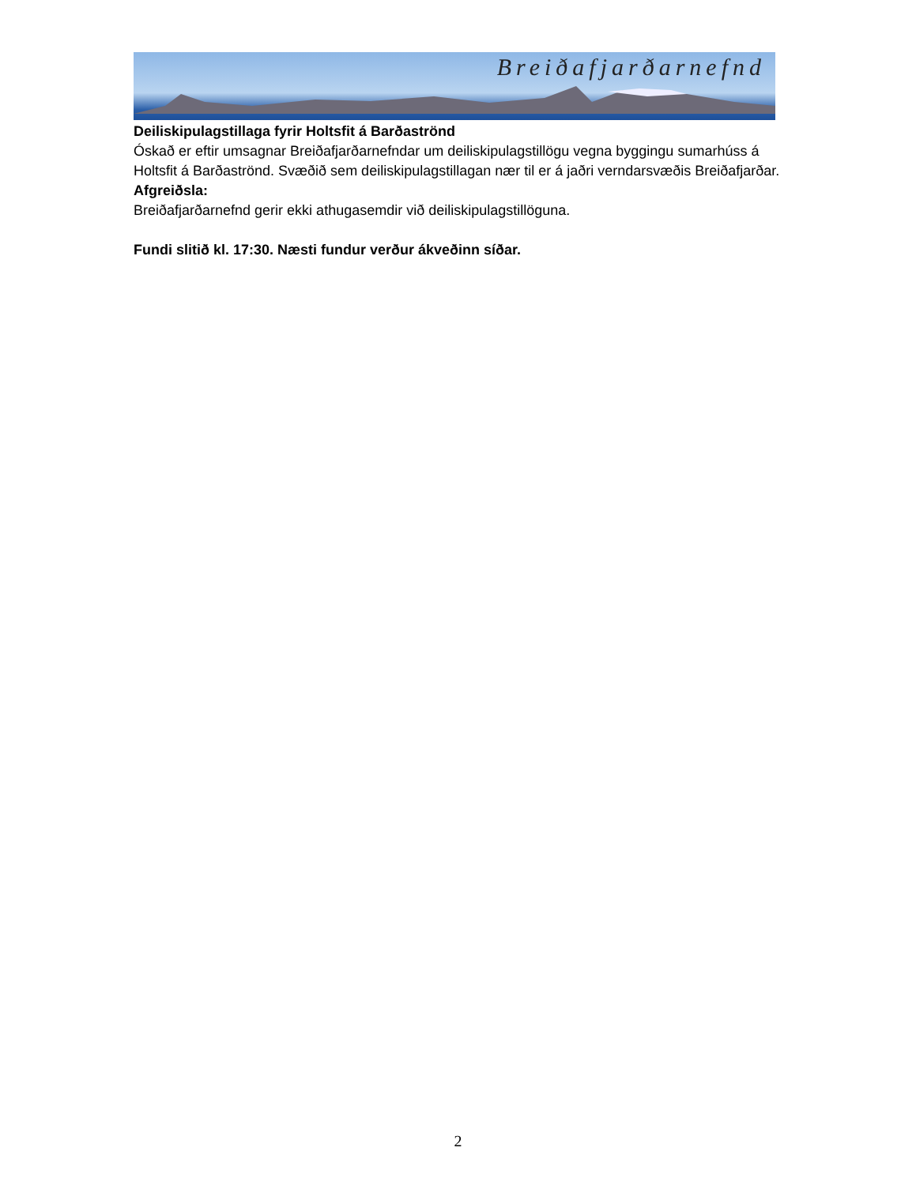Breiðafjarðarnefnd
Deiliskipulagstillaga fyrir Holtsfit á Barðaströnd
Óskað er eftir umsagnar Breiðafjarðarnefndar um deiliskipulagstillögu vegna byggingu sumarhúss á Holtsfit á Barðaströnd. Svæðið sem deiliskipulagstillagan nær til er á jaðri verndarsvæðis Breiðafjarðar.
Afgreiðsla:
Breiðafjarðarnefnd gerir ekki athugasemdir við deiliskipulagstillöguna.
Fundi slitið kl. 17:30. Næsti fundur verður ákveðinn síðar.
2